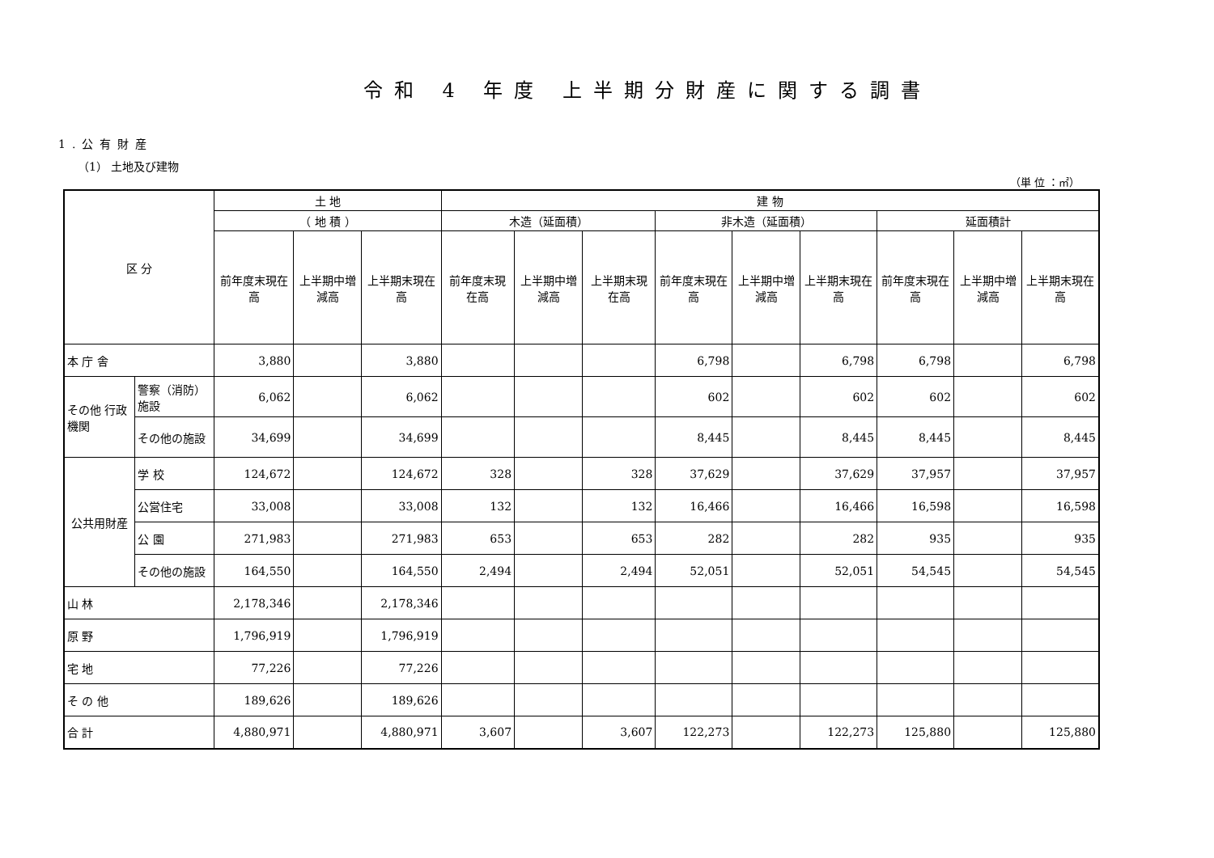令和 4 年度 上半期分財産に関する調書
1.公有財産
（1） 土地及び建物
（単 位 ：㎡）
| 区 分 | | 土 地 | | | 建 物 | | | | | | | | |
| --- | --- | --- | --- | --- | --- | --- | --- | --- | --- | --- | --- | --- | --- |
| | | （ 地 積 ） | | | 木造（延面積） | | | 非木造（延面積） | | | 延面積計 | | |
| | | 前年度末現在高 | 上半期中増減高 | 上半期末現在高 | 前年度末現在高 | 上半期中増減高 | 上半期末現在高 | 前年度末現在高 | 上半期中増減高 | 上半期末現在高 | 前年度末現在高 | 上半期中増減高 | 上半期末現在高 |
| 本 庁 舎 | | 3,880 | | 3,880 | | | | 6,798 | | 6,798 | 6,798 | | 6,798 |
| その他 行政機関 | 警察（消防）施設 | 6,062 | | 6,062 | | | | 602 | | 602 | 602 | | 602 |
| | その他の施設 | 34,699 | | 34,699 | | | | 8,445 | | 8,445 | 8,445 | | 8,445 |
| 公共用財産 | 学 校 | 124,672 | | 124,672 | 328 | | 328 | 37,629 | | 37,629 | 37,957 | | 37,957 |
| | 公営住宅 | 33,008 | | 33,008 | 132 | | 132 | 16,466 | | 16,466 | 16,598 | | 16,598 |
| | 公 園 | 271,983 | | 271,983 | 653 | | 653 | 282 | | 282 | 935 | | 935 |
| | その他の施設 | 164,550 | | 164,550 | 2,494 | | 2,494 | 52,051 | | 52,051 | 54,545 | | 54,545 |
| 山 林 | | 2,178,346 | | 2,178,346 | | | | | | | | | |
| 原 野 | | 1,796,919 | | 1,796,919 | | | | | | | | | |
| 宅 地 | | 77,226 | | 77,226 | | | | | | | | | |
| そ の 他 | | 189,626 | | 189,626 | | | | | | | | | |
| 合 計 | | 4,880,971 | | 4,880,971 | 3,607 | | 3,607 | 122,273 | | 122,273 | 125,880 | | 125,880 |